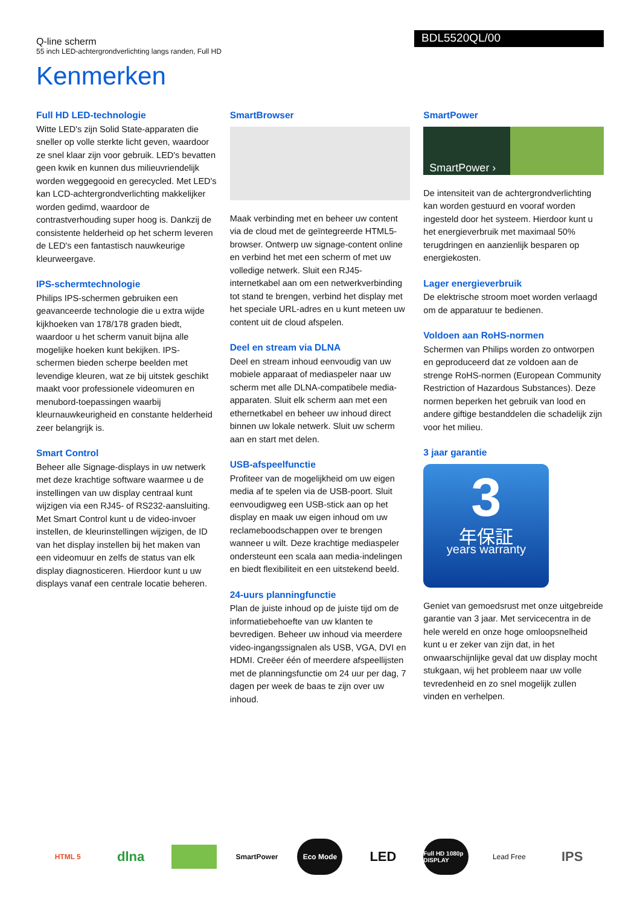Q-line scherm
55 inch LED-achtergrondverlichting langs randen, Full HD
BDL5520QL/00
Kenmerken
Full HD LED-technologie
Witte LED's zijn Solid State-apparaten die sneller op volle sterkte licht geven, waardoor ze snel klaar zijn voor gebruik. LED's bevatten geen kwik en kunnen dus milieuvriendelijk worden weggegooid en gerecycled. Met LED's kan LCD-achtergrondverlichting makkelijker worden gedimd, waardoor de contrastverhouding super hoog is. Dankzij de consistente helderheid op het scherm leveren de LED's een fantastisch nauwkeurige kleurweergave.
IPS-schermtechnologie
Philips IPS-schermen gebruiken een geavanceerde technologie die u extra wijde kijkhoeken van 178/178 graden biedt, waardoor u het scherm vanuit bijna alle mogelijke hoeken kunt bekijken. IPS-schermen bieden scherpe beelden met levendige kleuren, wat ze bij uitstek geschikt maakt voor professionele videomuren en menubord-toepassingen waarbij kleurnauwkeurigheid en constante helderheid zeer belangrijk is.
Smart Control
Beheer alle Signage-displays in uw netwerk met deze krachtige software waarmee u de instellingen van uw display centraal kunt wijzigen via een RJ45- of RS232-aansluiting. Met Smart Control kunt u de video-invoer instellen, de kleurinstellingen wijzigen, de ID van het display instellen bij het maken van een videomuur en zelfs de status van elk display diagnosticeren. Hierdoor kunt u uw displays vanaf een centrale locatie beheren.
SmartBrowser
Maak verbinding met en beheer uw content via de cloud met de geïntegreerde HTML5-browser. Ontwerp uw signage-content online en verbind het met een scherm of met uw volledige netwerk. Sluit een RJ45-internetkabel aan om een netwerkverbinding tot stand te brengen, verbind het display met het speciale URL-adres en u kunt meteen uw content uit de cloud afspelen.
Deel en stream via DLNA
Deel en stream inhoud eenvoudig van uw mobiele apparaat of mediaspeler naar uw scherm met alle DLNA-compatibele media-apparaten. Sluit elk scherm aan met een ethernetkabel en beheer uw inhoud direct binnen uw lokale netwerk. Sluit uw scherm aan en start met delen.
USB-afspeelfunctie
Profiteer van de mogelijkheid om uw eigen media af te spelen via de USB-poort. Sluit eenvoudigweg een USB-stick aan op het display en maak uw eigen inhoud om uw reclameboodschappen over te brengen wanneer u wilt. Deze krachtige mediaspeler ondersteunt een scala aan media-indelingen en biedt flexibiliteit en een uitstekend beeld.
24-uurs planningfunctie
Plan de juiste inhoud op de juiste tijd om de informatiebehoefte van uw klanten te bevredigen. Beheer uw inhoud via meerdere video-ingangssignalen als USB, VGA, DVI en HDMI. Creëer één of meerdere afspeellijsten met de planningsfunctie om 24 uur per dag, 7 dagen per week de baas te zijn over uw inhoud.
SmartPower
SmartPower ›
De intensiteit van de achtergrondverlichting kan worden gestuurd en vooraf worden ingesteld door het systeem. Hierdoor kunt u het energieverbruik met maximaal 50% terugdringen en aanzienlijk besparen op energiekosten.
Lager energieverbruik
De elektrische stroom moet worden verlaagd om de apparatuur te bedienen.
Voldoen aan RoHS-normen
Schermen van Philips worden zo ontworpen en geproduceerd dat ze voldoen aan de strenge RoHS-normen (European Community Restriction of Hazardous Substances). Deze normen beperken het gebruik van lood en andere giftige bestanddelen die schadelijk zijn voor het milieu.
3 jaar garantie
3
年保証
years warranty
Geniet van gemoedsrust met onze uitgebreide garantie van 3 jaar. Met servicecentra in de hele wereld en onze hoge omloopsnelheid kunt u er zeker van zijn dat, in het onwaarschijnlijke geval dat uw display mocht stukgaan, wij het probleem naar uw volle tevredenheid en zo snel mogelijk zullen vinden en verhelpen.
HTML 5
dlna
SmartPower Eco Mode
LED
Full HD 1080p DISPLAY
Lead Free
IPS